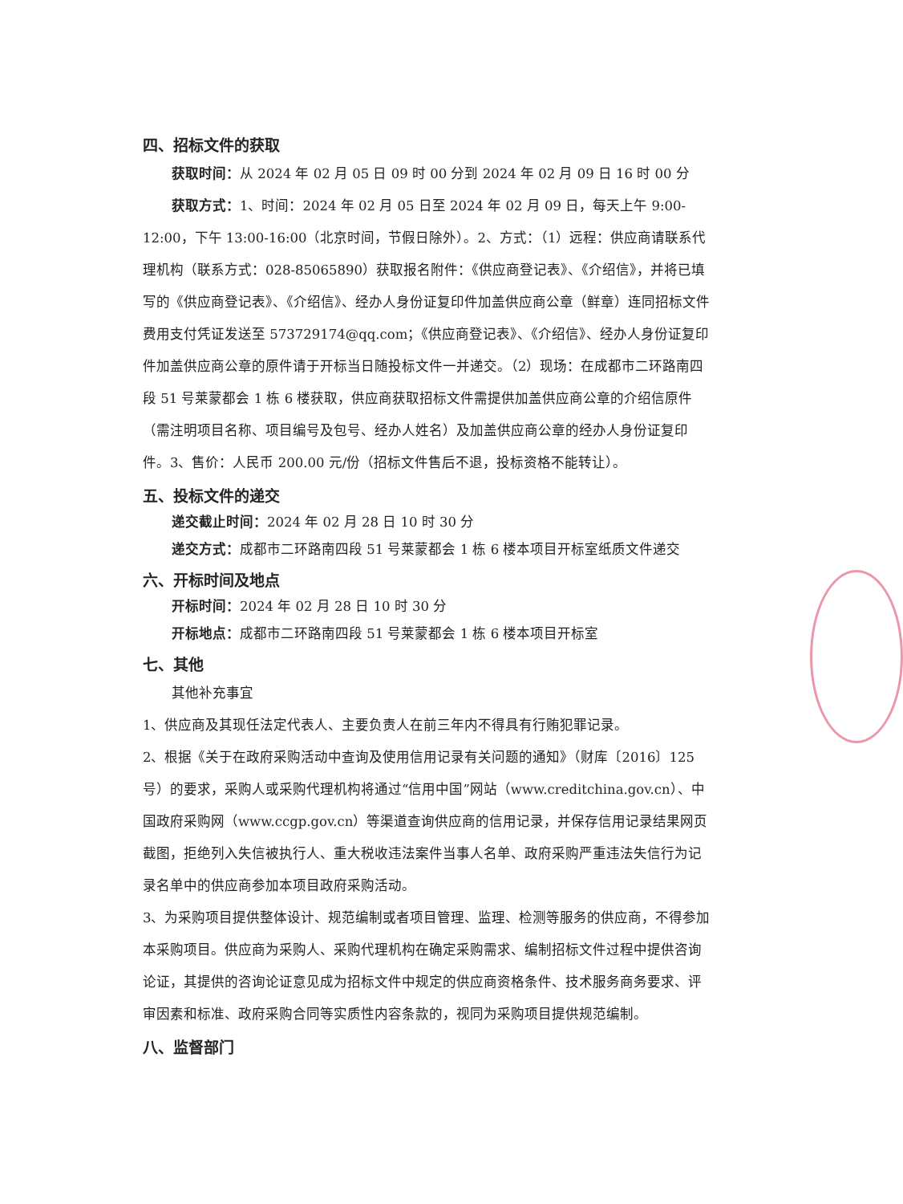四、招标文件的获取
获取时间：从 2024 年 02 月 05 日 09 时 00 分到 2024 年 02 月 09 日 16 时 00 分
获取方式：1、时间：2024 年 02 月 05 日至 2024 年 02 月 09 日，每天上午 9:00-12:00，下午 13:00-16:00（北京时间，节假日除外）。2、方式：（1）远程：供应商请联系代理机构（联系方式：028-85065890）获取报名附件：《供应商登记表》、《介绍信》，并将已填写的《供应商登记表》、《介绍信》、经办人身份证复印件加盖供应商公章（鲜章）连同招标文件费用支付凭证发送至 573729174@qq.com；《供应商登记表》、《介绍信》、经办人身份证复印件加盖供应商公章的原件请于开标当日随投标文件一并递交。（2）现场：在成都市二环路南四段 51 号莱蒙都会 1 栋 6 楼获取，供应商获取招标文件需提供加盖供应商公章的介绍信原件（需注明项目名称、项目编号及包号、经办人姓名）及加盖供应商公章的经办人身份证复印件。3、售价：人民币 200.00 元/份（招标文件售后不退，投标资格不能转让）。
五、投标文件的递交
递交截止时间：2024 年 02 月 28 日 10 时 30 分
递交方式：成都市二环路南四段 51 号莱蒙都会 1 栋 6 楼本项目开标室纸质文件递交
六、开标时间及地点
开标时间：2024 年 02 月 28 日 10 时 30 分
开标地点：成都市二环路南四段 51 号莱蒙都会 1 栋 6 楼本项目开标室
七、其他
其他补充事宜
1、供应商及其现任法定代表人、主要负责人在前三年内不得具有行贿犯罪记录。
2、根据《关于在政府采购活动中查询及使用信用记录有关问题的通知》（财库〔2016〕125 号）的要求，采购人或采购代理机构将通过“信用中国”网站（www.creditchina.gov.cn）、中国政府采购网（www.ccgp.gov.cn）等渠道查询供应商的信用记录，并保存信用记录结果网页截图，拒绝列入失信被执行人、重大税收违法案件当事人名单、政府采购严重违法失信行为记录名单中的供应商参加本项目政府采购活动。
3、为采购项目提供整体设计、规范编制或者项目管理、监理、检测等服务的供应商，不得参加本采购项目。供应商为采购人、采购代理机构在确定采购需求、编制招标文件过程中提供咨询论证，其提供的咨询论证意见成为招标文件中规定的供应商资格条件、技术服务商务要求、评审因素和标准、政府采购合同等实质性内容条款的，视同为采购项目提供规范编制。
八、监督部门